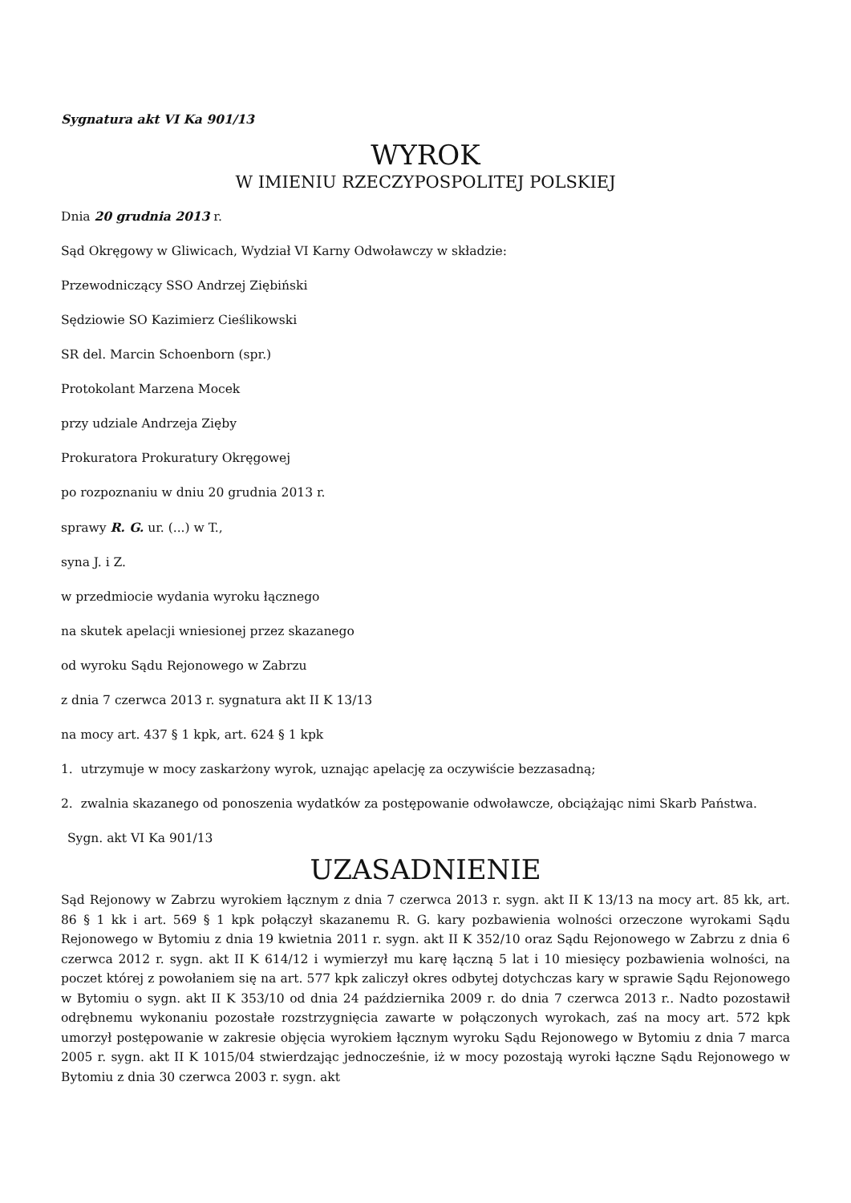Sygnatura akt VI Ka 901/13
WYROK
W IMIENIU RZECZYPOSPOLITEJ POLSKIEJ
Dnia 20 grudnia 2013 r.
Sąd Okręgowy w Gliwicach, Wydział VI Karny Odwoławczy w składzie:
Przewodniczący SSO Andrzej Ziębiński
Sędziowie SO Kazimierz Cieślikowski
SR del. Marcin Schoenborn (spr.)
Protokolant Marzena Mocek
przy udziale Andrzeja Zięby
Prokuratora Prokuratury Okręgowej
po rozpoznaniu w dniu 20 grudnia 2013 r.
sprawy R. G. ur. (...) w T.,
syna J. i Z.
w przedmiocie wydania wyroku łącznego
na skutek apelacji wniesionej przez skazanego
od wyroku Sądu Rejonowego w Zabrzu
z dnia 7 czerwca 2013 r. sygnatura akt II K 13/13
na mocy art. 437 § 1 kpk, art. 624 § 1 kpk
1. utrzymuje w mocy zaskarżony wyrok, uznając apelację za oczywiście bezzasadną;
2. zwalnia skazanego od ponoszenia wydatków za postępowanie odwoławcze, obciążając nimi Skarb Państwa.
Sygn. akt VI Ka 901/13
UZASADNIENIE
Sąd Rejonowy w Zabrzu wyrokiem łącznym z dnia 7 czerwca 2013 r. sygn. akt II K 13/13 na mocy art. 85 kk, art. 86 § 1 kk i art. 569 § 1 kpk połączył skazanemu R. G. kary pozbawienia wolności orzeczone wyrokami Sądu Rejonowego w Bytomiu z dnia 19 kwietnia 2011 r. sygn. akt II K 352/10 oraz Sądu Rejonowego w Zabrzu z dnia 6 czerwca 2012 r. sygn. akt II K 614/12 i wymierzył mu karę łączną 5 lat i 10 miesięcy pozbawienia wolności, na poczet której z powołaniem się na art. 577 kpk zaliczył okres odbytej dotychczas kary w sprawie Sądu Rejonowego w Bytomiu o sygn. akt II K 353/10 od dnia 24 października 2009 r. do dnia 7 czerwca 2013 r.. Nadto pozostawił odrębnemu wykonaniu pozostałe rozstrzygnięcia zawarte w połączonych wyrokach, zaś na mocy art. 572 kpk umorzył postępowanie w zakresie objęcia wyrokiem łącznym wyroku Sądu Rejonowego w Bytomiu z dnia 7 marca 2005 r. sygn. akt II K 1015/04 stwierdzając jednocześnie, iż w mocy pozostają wyroki łączne Sądu Rejonowego w Bytomiu z dnia 30 czerwca 2003 r. sygn. akt